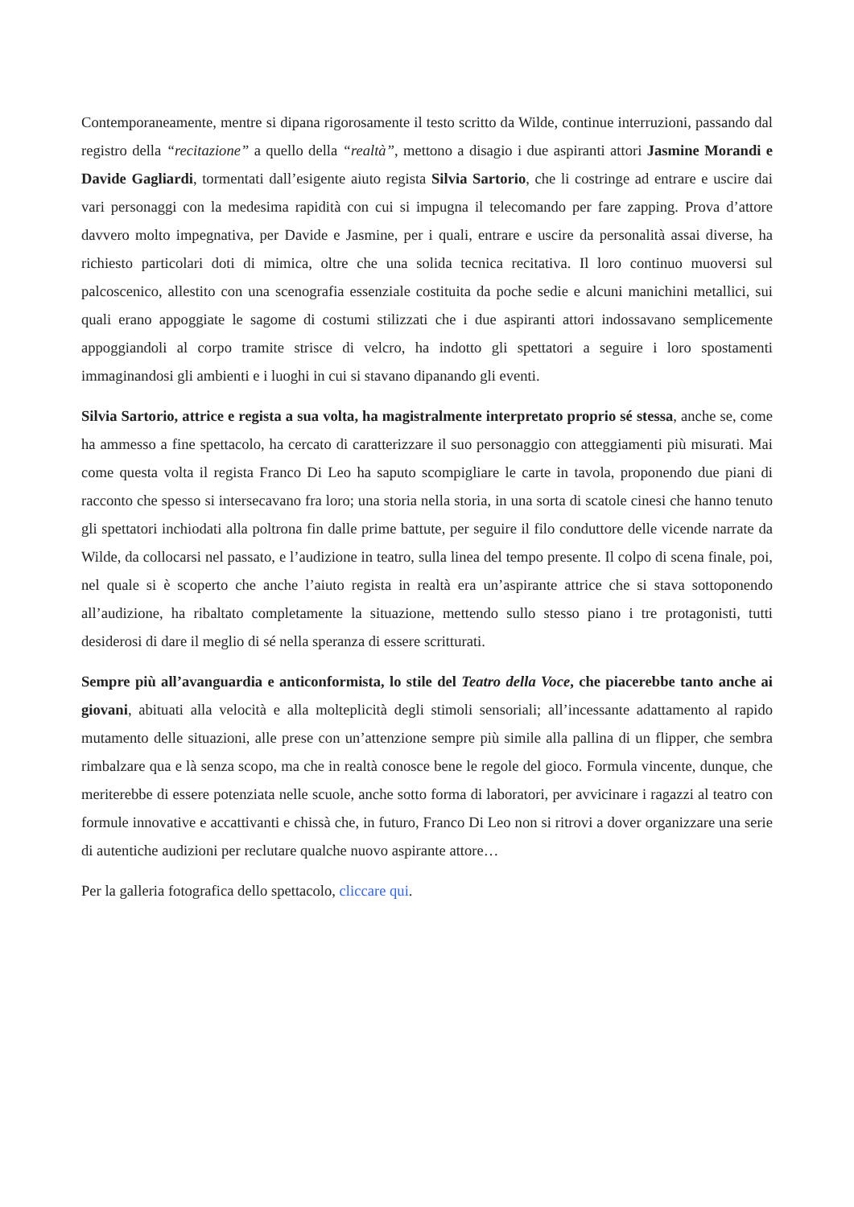Contemporaneamente, mentre si dipana rigorosamente il testo scritto da Wilde, continue interruzioni, passando dal registro della “recitazione” a quello della “realtà”, mettono a disagio i due aspiranti attori Jasmine Morandi e Davide Gagliardi, tormentati dall’esigente aiuto regista Silvia Sartorio, che li costringe ad entrare e uscire dai vari personaggi con la medesima rapidità con cui si impugna il telecomando per fare zapping. Prova d’attore davvero molto impegnativa, per Davide e Jasmine, per i quali, entrare e uscire da personalità assai diverse, ha richiesto particolari doti di mimica, oltre che una solida tecnica recitativa. Il loro continuo muoversi sul palcoscenico, allestito con una scenografia essenziale costituita da poche sedie e alcuni manichini metallici, sui quali erano appoggiate le sagome di costumi stilizzati che i due aspiranti attori indossavano semplicemente appoggiandoli al corpo tramite strisce di velcro, ha indotto gli spettatori a seguire i loro spostamenti immaginandosi gli ambienti e i luoghi in cui si stavano dipanando gli eventi.
Silvia Sartorio, attrice e regista a sua volta, ha magistralmente interpretato proprio sé stessa, anche se, come ha ammesso a fine spettacolo, ha cercato di caratterizzare il suo personaggio con atteggiamenti più misurati. Mai come questa volta il regista Franco Di Leo ha saputo scompigliare le carte in tavola, proponendo due piani di racconto che spesso si intersecavano fra loro; una storia nella storia, in una sorta di scatole cinesi che hanno tenuto gli spettatori inchiodati alla poltrona fin dalle prime battute, per seguire il filo conduttore delle vicende narrate da Wilde, da collocarsi nel passato, e l’audizione in teatro, sulla linea del tempo presente. Il colpo di scena finale, poi, nel quale si è scoperto che anche l’aiuto regista in realtà era un’aspirante attrice che si stava sottoponendo all’audizione, ha ribaltato completamente la situazione, mettendo sullo stesso piano i tre protagonisti, tutti desiderosi di dare il meglio di sé nella speranza di essere scritturati.
Sempre più all’avanguardia e anticonformista, lo stile del Teatro della Voce, che piacerebbe tanto anche ai giovani, abituati alla velocità e alla molteplicità degli stimoli sensoriali; all’incessante adattamento al rapido mutamento delle situazioni, alle prese con un’attenzione sempre più simile alla pallina di un flipper, che sembra rimbalzare qua e là senza scopo, ma che in realtà conosce bene le regole del gioco. Formula vincente, dunque, che meriterebbe di essere potenziata nelle scuole, anche sotto forma di laboratori, per avvicinare i ragazzi al teatro con formule innovative e accattivanti e chissà che, in futuro, Franco Di Leo non si ritrovi a dover organizzare una serie di autentiche audizioni per reclutare qualche nuovo aspirante attore…
Per la galleria fotografica dello spettacolo, cliccare qui.